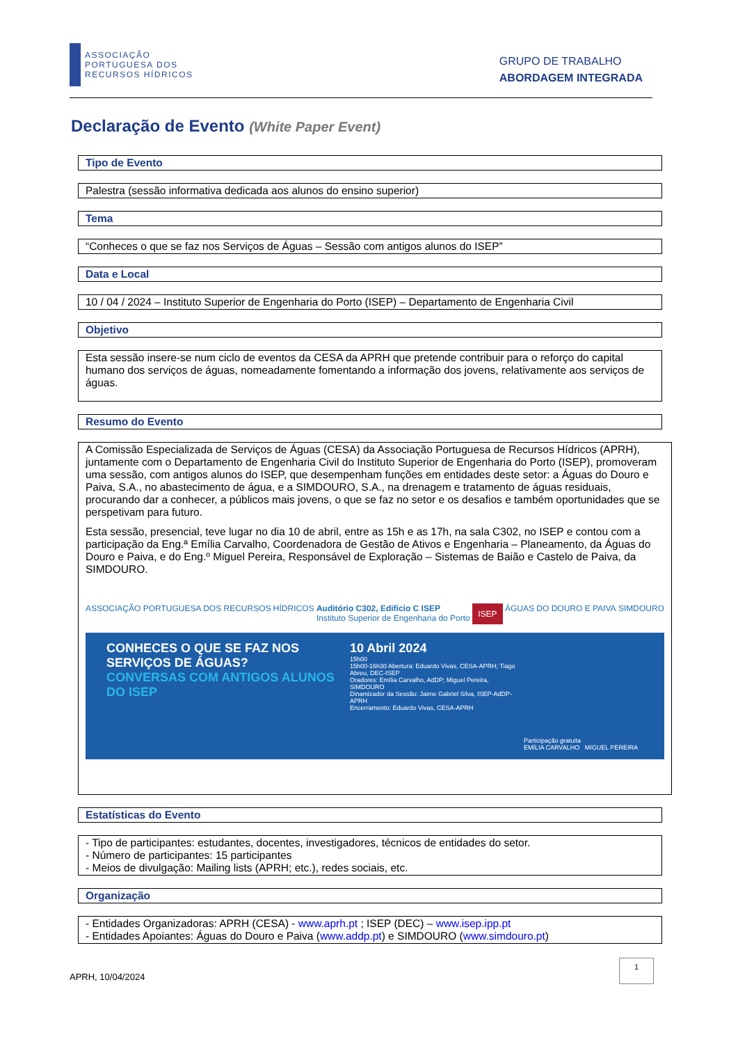ASSOCIAÇÃO
PORTUGUESA DOS
RECURSOS HÍDRICOS
GRUPO DE TRABALHO
ABORDAGEM INTEGRADA
Declaração de Evento (White Paper Event)
Tipo de Evento
Palestra (sessão informativa dedicada aos alunos do ensino superior)
Tema
“Conheces o que se faz nos Serviços de Águas – Sessão com antigos alunos do ISEP”
Data e Local
10 / 04 / 2024 – Instituto Superior de Engenharia do Porto (ISEP) – Departamento de Engenharia Civil
Objetivo
Esta sessão insere-se num ciclo de eventos da CESA da APRH que pretende contribuir para o reforço do capital humano dos serviços de águas, nomeadamente fomentando a informação dos jovens, relativamente aos serviços de águas.
Resumo do Evento
A Comissão Especializada de Serviços de Águas (CESA) da Associação Portuguesa de Recursos Hídricos (APRH), juntamente com o Departamento de Engenharia Civil do Instituto Superior de Engenharia do Porto (ISEP), promoveram uma sessão, com antigos alunos do ISEP, que desempenham funções em entidades deste setor: a Águas do Douro e Paiva, S.A., no abastecimento de água, e a SIMDOURO, S.A., na drenagem e tratamento de águas residuais, procurando dar a conhecer, a públicos mais jovens, o que se faz no setor e os desafios e também oportunidades que se perspetivam para futuro.
Esta sessão, presencial, teve lugar no dia 10 de abril, entre as 15h e as 17h, na sala C302, no ISEP e contou com a participação da Eng.ª Emília Carvalho, Coordenadora de Gestão de Ativos e Engenharia – Planeamento, da Águas do Douro e Paiva, e do Eng.º Miguel Pereira, Responsável de Exploração – Sistemas de Baião e Castelo de Paiva, da SIMDOURO.
ASSOCIAÇÃO PORTUGUESA DOS RECURSOS HÍDRICOS Auditório C302, Edifício C ISEP
Instituto Superior de Engenharia do Porto ISEP ÁGUAS DO DOURO E PAIVA SIMDOURO
CONHECES O QUE SE FAZ NOS SERVIÇOS DE ÁGUAS?
CONVERSAS COM ANTIGOS ALUNOS DO ISEP
10 Abril 2024
15h00
15h00-16h30 Abertura: Eduardo Vivas, CESA-APRH; Tiago Abreu, DEC-ISEP
Oradores: Emília Carvalho, AdDP; Miguel Pereira, SIMDOURO
Dinamizador da Sessão: Jaime Gabriel Silva, ISEP-AdDP-APRH
Encerramento: Eduardo Vivas, CESA-APRH
Participação gratuita
EMÍLIA CARVALHO MIGUEL PEREIRA
Estatísticas do Evento
- Tipo de participantes: estudantes, docentes, investigadores, técnicos de entidades do setor.
- Número de participantes: 15 participantes
- Meios de divulgação: Mailing lists (APRH; etc.), redes sociais, etc.
Organização
- Entidades Organizadoras: APRH (CESA) - www.aprh.pt ; ISEP (DEC) – www.isep.ipp.pt
- Entidades Apoiantes: Águas do Douro e Paiva (www.addp.pt) e SIMDOURO (www.simdouro.pt)
APRH, 10/04/2024 1